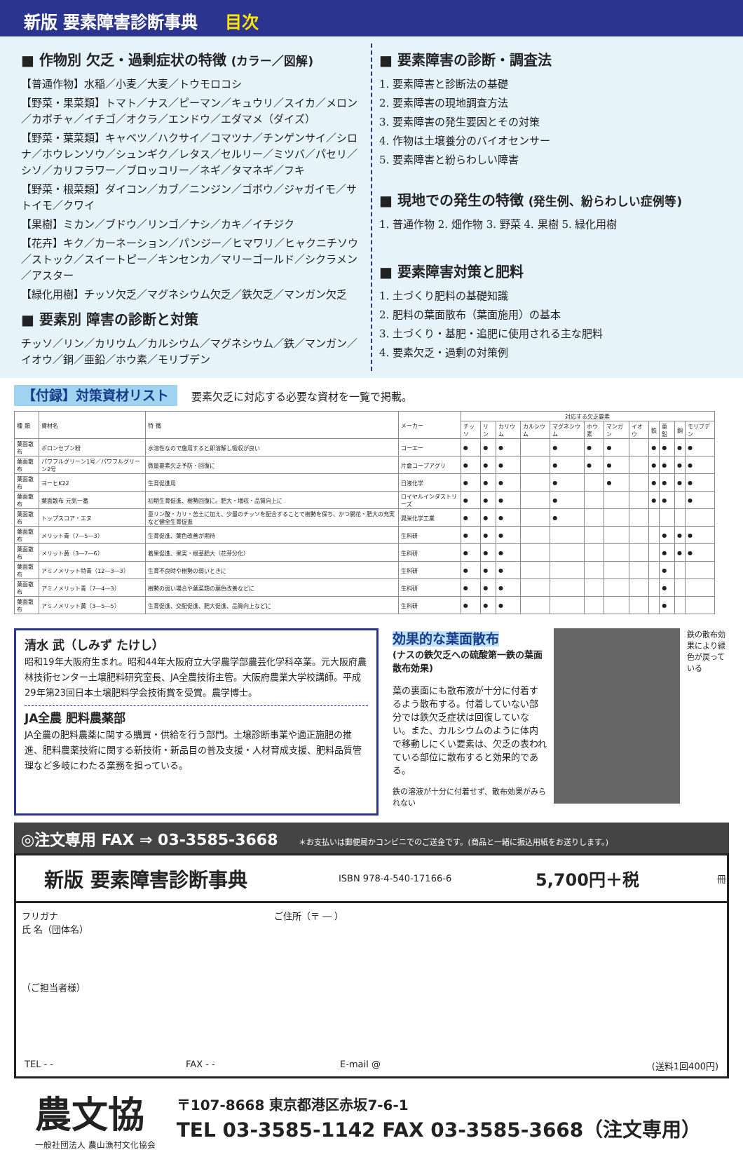新版 要素障害診断事典 目次
■ 作物別 欠乏・過剰症状の特徴 (カラー／図解)
【普通作物】水稲／小麦／大麦／トウモロコシ
【野菜・果菜類】トマト／ナス／ピーマン／キュウリ／スイカ／メロン／カボチャ／イチゴ／オクラ／エンドウ／エダマメ（ダイズ）
【野菜・葉菜類】キャベツ／ハクサイ／コマツナ／チンゲンサイ／シロナ／ホウレンソウ／シュンギク／レタス／セルリー／ミツバ／パセリ／シソ／カリフラワー／ブロッコリー／ネギ／タマネギ／フキ
【野菜・根菜類】ダイコン／カブ／ニンジン／ゴボウ／ジャガイモ／サトイモ／クワイ
【果樹】ミカン／ブドウ／リンゴ／ナシ／カキ／イチジク
【花卉】キク／カーネーション／パンジー／ヒマワリ／ヒャクニチソウ／ストック／スイートピー／キンセンカ／マリーゴールド／シクラメン／アスター
【緑化用樹】チッソ欠乏／マグネシウム欠乏／鉄欠乏／マンガン欠乏
■ 要素別 障害の診断と対策
チッソ／リン／カリウム／カルシウム／マグネシウム／鉄／マンガン／イオウ／銅／亜鉛／ホウ素／モリブデン
■ 要素障害の診断・調査法
1. 要素障害と診断法の基礎
2. 要素障害の現地調査方法
3. 要素障害の発生要因とその対策
4. 作物は土壌養分のバイオセンサー
5. 要素障害と紛らわしい障害
■ 現地での発生の特徴 (発生例、紛らわしい症例等)
1. 普通作物 2. 畑作物 3. 野菜 4. 果樹 5. 緑化用樹
■ 要素障害対策と肥料
1. 土づくり肥料の基礎知識
2. 肥料の葉面散布（葉面施用）の基本
3. 土づくり・基肥・追肥に使用される主な肥料
4. 要素欠乏・過剰の対策例
【付録】対策資材リスト 要素欠乏に対応する必要な資材を一覧で掲載。
| 種 類 | 資材名 | 特 徴 | メーカー | 対応する欠乏要素 | | | | | | | | | | | |
| --- | --- | --- | --- | --- | --- | --- | --- | --- | --- | --- | --- | --- | --- | --- | --- |
| | | | | チッソ | リン | カリウム | カルシウム | マグネシウム | ホウ素 | マンガン | イオウ | 鉄 | 亜鉛 | 銅 | モリブデン |
| 葉面散布 | ボロンセブン粉 | 水溶性なので施用すると即溶解し吸収が良い | コーエー | ● | ● | ● | | ● | ● | ● | | ● | ● | ● | ● |
| 葉面散布 | パワフルグリーン1号／パワフルグリーン2号 | 微量要素欠乏予防・回復に | 片倉コープアグリ | ● | ● | ● | | ● | ● | ● | | ● | ● | ● | ● |
| 葉面散布 | ヨーヒK22 | 生育促進用 | 日液化学 | ● | ● | ● | | ● | | ● | | ● | ● | ● | ● |
| 葉面散布 | 葉面散布 元気一番 | 初期生育促進、樹勢回復に。肥大・増収・品質向上に | ロイヤルインダストリーズ | ● | ● | ● | | ● | | | | ● | ● | | ● |
| 葉面散布 | トップスコア・エヌ | 亜リン酸・カリ・苦土に加え、少量のチッソを配合することで樹勢を保ち、かつ開花・肥大の充実など健全生育促進 | 晃栄化学工業 | ● | ● | ● | | ● | | | | | | | |
| 葉面散布 | メリット青（7―5―3） | 生育促進、葉色改善が期待 | 生科研 | ● | ● | ● | | | | | | | ● | ● | ● |
| 葉面散布 | メリット黄（3―7―6） | 着果促進、果実・根茎肥大（花芽分化） | 生科研 | ● | ● | ● | | | | | | | ● | ● | ● |
| 葉面散布 | アミノメリット特青（12―3―3） | 生育不良時や樹勢の弱いときに | 生科研 | ● | ● | ● | | | | | | | ● | | |
| 葉面散布 | アミノメリット青（7―4―3） | 樹勢の弱い場合や葉菜類の葉色改善などに | 生科研 | ● | ● | ● | | | | | | | ● | | |
| 葉面散布 | アミノメリット黄（3―5―5） | 生育促進、交配促進、肥大促進、品質向上などに | 生科研 | ● | ● | ● | | | | | | | ● | | |
清水 武（しみず たけし）
昭和19年大阪府生まれ。昭和44年大阪府立大学農学部農芸化学科卒業。元大阪府農林技術センター土壌肥料研究室長、JA全農技術主管。大阪府農業大学校講師。平成29年第23回日本土壌肥料学会技術賞を受賞。農学博士。
JA全農 肥料農薬部
JA全農の肥料農薬に関する購買・供給を行う部門。土壌診断事業や適正施肥の推進、肥料農薬技術に関する新技術・新品目の普及支援・人材育成支援、肥料品質管理など多岐にわたる業務を担っている。
効果的な葉面散布
(ナスの鉄欠乏への硫酸第一鉄の葉面散布効果)
葉の裏面にも散布液が十分に付着するよう散布する。付着していない部分では鉄欠乏症状は回復していない。また、カルシウムのように体内で移動しにくい要素は、欠乏の表われている部位に散布すると効果的である。
鉄の溶液が十分に付着せず、散布効果がみられない
鉄の散布効果により緑色が戻っている
◎注文専用 FAX ⇒ 03-3585-3668 ＊お支払いは郵便局かコンビニでのご送金です。(商品と一緒に振込用紙をお送りします。)
新版 要素障害診断事典 ISBN 978-4-540-17166-6 5,700円＋税 冊
フリガナ
氏 名（団体名）
（ご担当者様）
ご住所（〒 ― ）
TEL - - FAX - - E-mail @ (送料1回400円)
農文協
一般社団法人 農山漁村文化協会
〒107-8668 東京都港区赤坂7-6-1
TEL 03-3585-1142 FAX 03-3585-3668（注文専用）